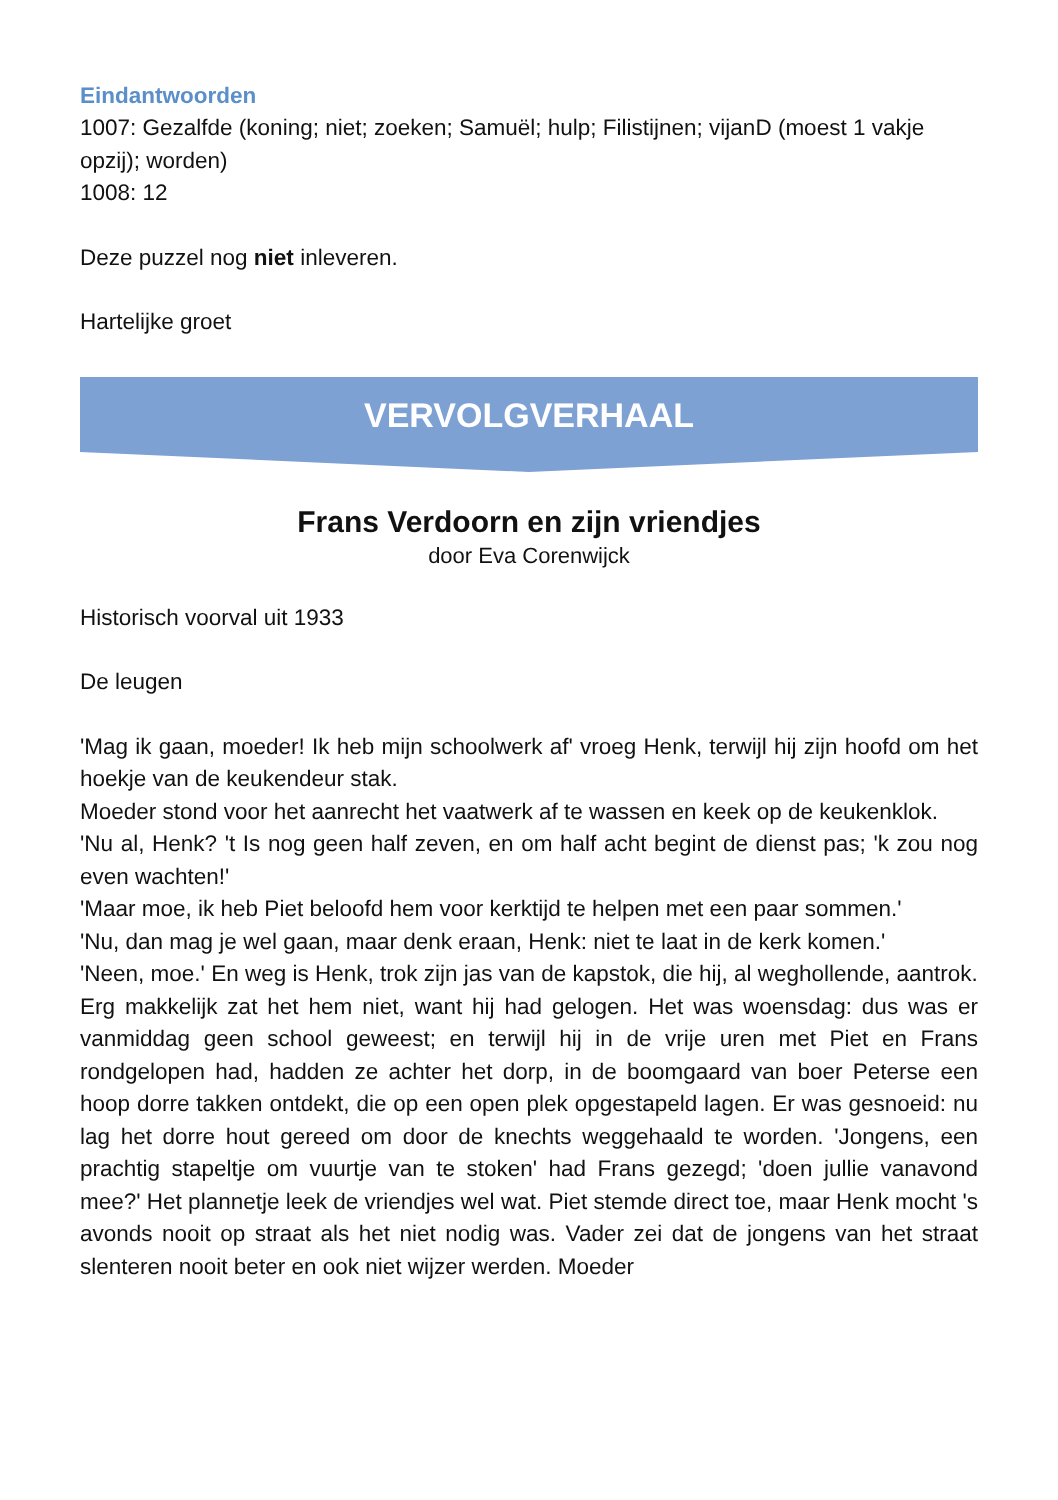Eindantwoorden
1007: Gezalfde (koning; niet; zoeken; Samuël; hulp; Filistijnen; vijanD (moest 1 vakje opzij); worden)
1008: 12
Deze puzzel nog niet inleveren.
Hartelijke groet
VERVOLGVERHAAL
Frans Verdoorn en zijn vriendjes
door Eva Corenwijck
Historisch voorval uit 1933
De leugen
'Mag ik gaan, moeder! Ik heb mijn schoolwerk af' vroeg Henk, terwijl hij zijn hoofd om het hoekje van de keukendeur stak.
Moeder stond voor het aanrecht het vaatwerk af te wassen en keek op de keukenklok.
'Nu al, Henk? 't Is nog geen half zeven, en om half acht begint de dienst pas; 'k zou nog even wachten!'
'Maar moe, ik heb Piet beloofd hem voor kerktijd te helpen met een paar sommen.'
'Nu, dan mag je wel gaan, maar denk eraan, Henk: niet te laat in de kerk komen.'
'Neen, moe.' En weg is Henk, trok zijn jas van de kapstok, die hij, al weghollende, aantrok.
Erg makkelijk zat het hem niet, want hij had gelogen. Het was woensdag: dus was er vanmiddag geen school geweest; en terwijl hij in de vrije uren met Piet en Frans rondgelopen had, hadden ze achter het dorp, in de boomgaard van boer Peterse een hoop dorre takken ontdekt, die op een open plek opgestapeld lagen. Er was gesnoeid: nu lag het dorre hout gereed om door de knechts weggehaald te worden. 'Jongens, een prachtig stapeltje om vuurtje van te stoken' had Frans gezegd; 'doen jullie vanavond mee?' Het plannetje leek de vriendjes wel wat. Piet stemde direct toe, maar Henk mocht 's avonds nooit op straat als het niet nodig was. Vader zei dat de jongens van het straat slenteren nooit beter en ook niet wijzer werden. Moeder